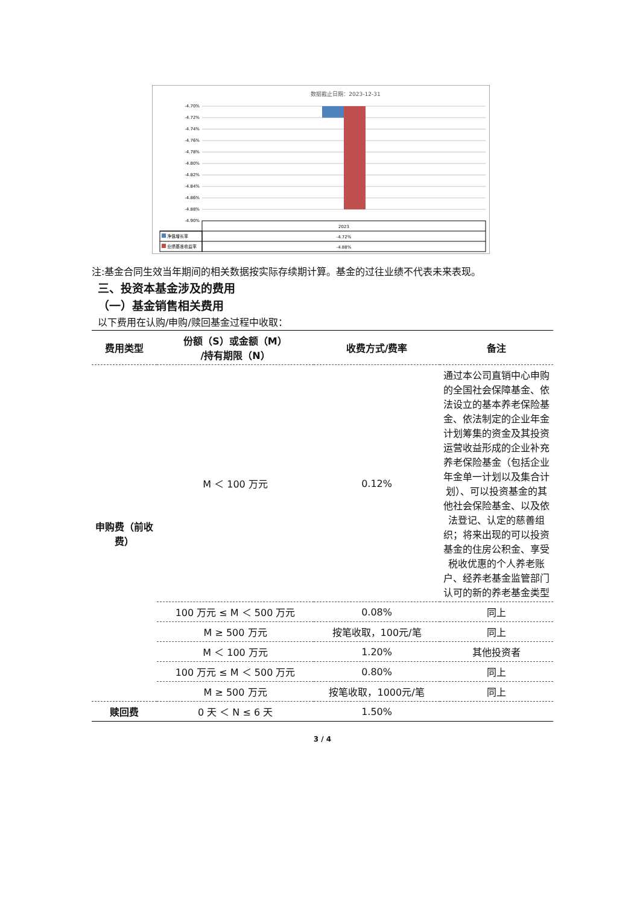数据截止日期：2023-12-31
-4.70%
-4.72%
-4.74%
-4.76%
-4.78%
-4.80%
-4.82%
-4.84%
-4.86%
-4.88%
-4.90%
2023
净值增长率
-4.72%
业绩基准收益率
-4.88%
注:基金合同生效当年期间的相关数据按实际存续期计算。基金的过往业绩不代表未来表现。
三、投资本基金涉及的费用
（一）基金销售相关费用
以下费用在认购/申购/赎回基金过程中收取：
| 费用类型 | 份额（S）或金额（M） /持有期限（N） | 收费方式/费率 | 备注 |
| --- | --- | --- | --- |
| 申购费（前收费） | M ＜ 100 万元 | 0.12% | 通过本公司直销中心申购的全国社会保障基金、依法设立的基本养老保险基金、依法制定的企业年金计划筹集的资金及其投资运营收益形成的企业补充养老保险基金（包括企业年金单一计划以及集合计划）、可以投资基金的其他社会保险基金、以及依法登记、认定的慈善组织；将来出现的可以投资基金的住房公积金、享受税收优惠的个人养老账户、经养老基金监管部门认可的新的养老基金类型 |
| | 100 万元 ≤ M ＜ 500 万元 | 0.08% | 同上 |
| | M ≥ 500 万元 | 按笔收取，100元/笔 | 同上 |
| | M ＜ 100 万元 | 1.20% | 其他投资者 |
| | 100 万元 ≤ M ＜ 500 万元 | 0.80% | 同上 |
| | M ≥ 500 万元 | 按笔收取，1000元/笔 | 同上 |
| 赎回费 | 0 天 ＜ N ≤ 6 天 | 1.50% | |
3 / 4